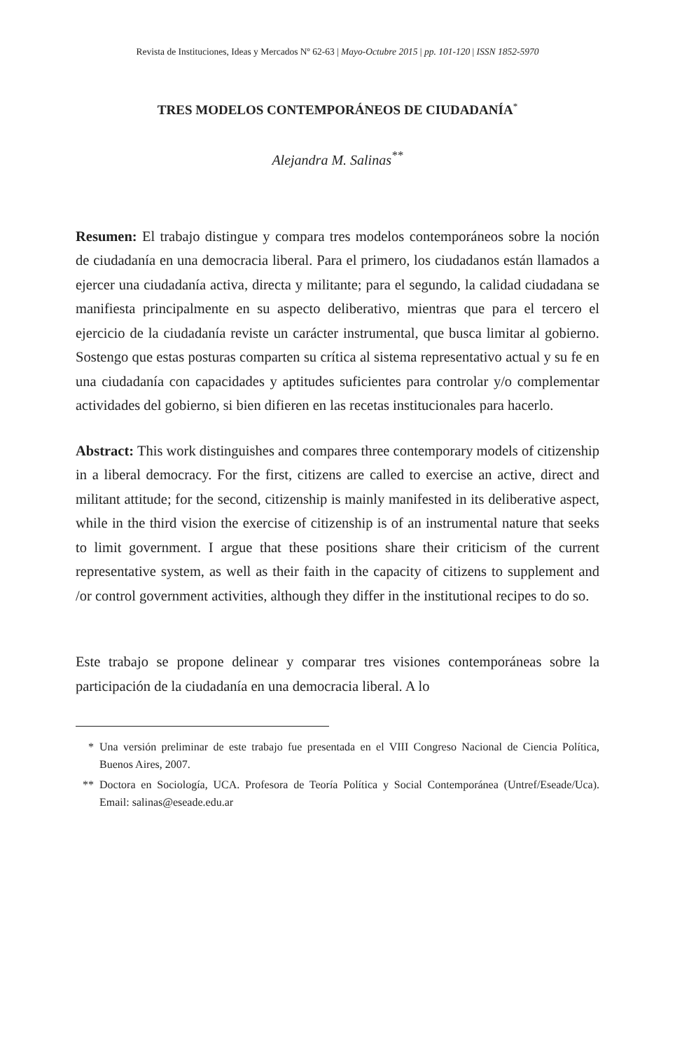Revista de Instituciones, Ideas y Mercados Nº 62-63 | Mayo-Octubre 2015 | pp. 101-120 | ISSN 1852-5970
TRES MODELOS CONTEMPORÁNEOS DE CIUDADANÍA<sup>*</sup>
Alejandra M. Salinas<sup>**</sup>
Resumen: El trabajo distingue y compara tres modelos contemporáneos sobre la noción de ciudadanía en una democracia liberal. Para el primero, los ciudadanos están llamados a ejercer una ciudadanía activa, directa y militante; para el segundo, la calidad ciudadana se manifiesta principalmente en su aspecto deliberativo, mientras que para el tercero el ejercicio de la ciudadanía reviste un carácter instrumental, que busca limitar al gobierno. Sostengo que estas posturas comparten su crítica al sistema representativo actual y su fe en una ciudadanía con capacidades y aptitudes suficientes para controlar y/o complementar actividades del gobierno, si bien difieren en las recetas institucionales para hacerlo.
Abstract: This work distinguishes and compares three contemporary models of citizenship in a liberal democracy. For the first, citizens are called to exercise an active, direct and militant attitude; for the second, citizenship is mainly manifested in its deliberative aspect, while in the third vision the exercise of citizenship is of an instrumental nature that seeks to limit government. I argue that these positions share their criticism of the current representative system, as well as their faith in the capacity of citizens to supplement and /or control government activities, although they differ in the institutional recipes to do so.
Este trabajo se propone delinear y comparar tres visiones contemporáneas sobre la participación de la ciudadanía en una democracia liberal. A lo
* Una versión preliminar de este trabajo fue presentada en el VIII Congreso Nacional de Ciencia Política, Buenos Aires, 2007.
** Doctora en Sociología, UCA. Profesora de Teoría Política y Social Contemporánea (Untref/Eseade/Uca). Email: salinas@eseade.edu.ar